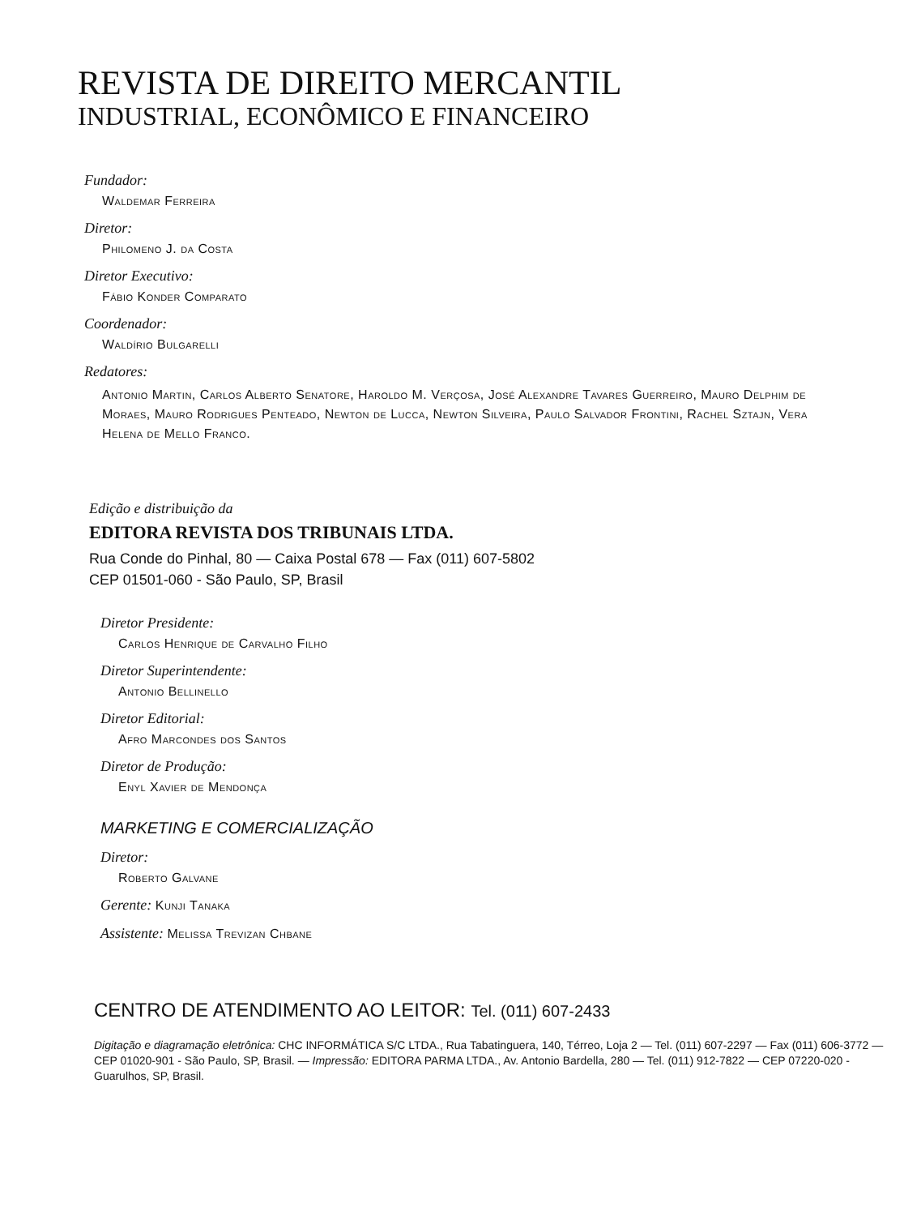REVISTA DE DIREITO MERCANTIL
INDUSTRIAL, ECONÔMICO E FINANCEIRO
Fundador:
Waldemar Ferreira
Diretor:
Philomeno J. da Costa
Diretor Executivo:
Fábio Konder Comparato
Coordenador:
Waldírio Bulgarelli
Redatores:
Antonio Martin, Carlos Alberto Senatore, Haroldo M. Verçosa, José Alexandre Tavares Guerreiro, Mauro Delphim de Moraes, Mauro Rodrigues Penteado, Newton de Lucca, Newton Silveira, Paulo Salvador Frontini, Rachel Sztajn, Vera Helena de Mello Franco.
Edição e distribuição da
EDITORA REVISTA DOS TRIBUNAIS LTDA.
Rua Conde do Pinhal, 80 — Caixa Postal 678 — Fax (011) 607-5802
CEP 01501-060 - São Paulo, SP, Brasil
Diretor Presidente:
Carlos Henrique de Carvalho Filho
Diretor Superintendente:
Antonio Bellinello
Diretor Editorial:
Afro Marcondes dos Santos
Diretor de Produção:
Enyl Xavier de Mendonça
MARKETING E COMERCIALIZAÇÃO
Diretor:
Roberto Galvane
Gerente: Kunji Tanaka
Assistente: Melissa Trevizan Chbane
CENTRO DE ATENDIMENTO AO LEITOR: Tel. (011) 607-2433
Digitação e diagramação eletrônica: CHC INFORMÁTICA S/C LTDA., Rua Tabatinguera, 140, Térreo, Loja 2 — Tel. (011) 607-2297 — Fax (011) 606-3772 — CEP 01020-901 - São Paulo, SP, Brasil. — Impressão: EDITORA PARMA LTDA., Av. Antonio Bardella, 280 — Tel. (011) 912-7822 — CEP 07220-020 - Guarulhos, SP, Brasil.